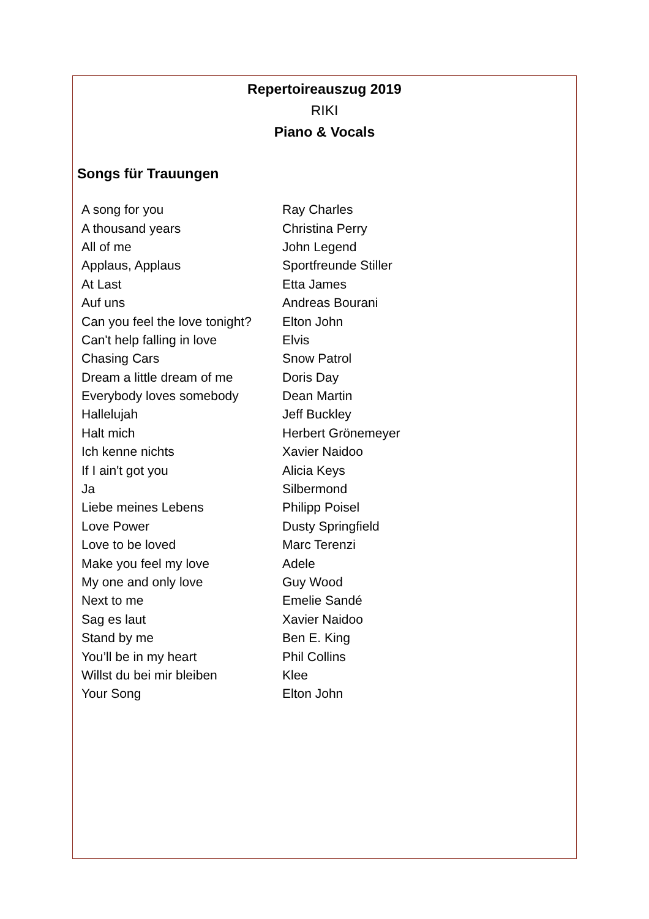Repertoireauszug 2019
RIKI
Piano & Vocals
Songs für Trauungen
| A song for you | Ray Charles |
| A thousand years | Christina Perry |
| All of me | John Legend |
| Applaus, Applaus | Sportfreunde Stiller |
| At Last | Etta James |
| Auf uns | Andreas Bourani |
| Can you feel the love tonight? | Elton John |
| Can't help falling in love | Elvis |
| Chasing Cars | Snow Patrol |
| Dream a little dream of me | Doris Day |
| Everybody loves somebody | Dean Martin |
| Hallelujah | Jeff Buckley |
| Halt mich | Herbert Grönemeyer |
| Ich kenne nichts | Xavier Naidoo |
| If I ain't got you | Alicia Keys |
| Ja | Silbermond |
| Liebe meines Lebens | Philipp Poisel |
| Love Power | Dusty Springfield |
| Love to be loved | Marc Terenzi |
| Make you feel my love | Adele |
| My one and only love | Guy Wood |
| Next to me | Emelie Sandé |
| Sag es laut | Xavier Naidoo |
| Stand by me | Ben E. King |
| You’ll be in my heart | Phil Collins |
| Willst du bei mir bleiben | Klee |
| Your Song | Elton John |